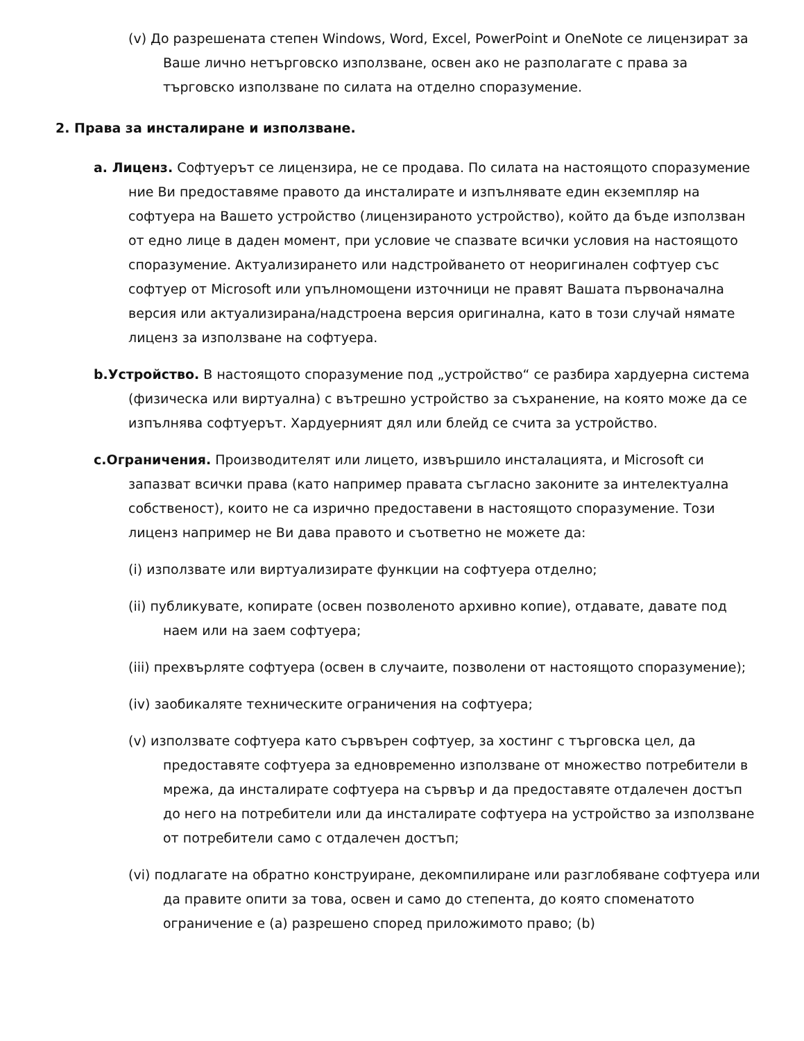(v) До разрешената степен Windows, Word, Excel, PowerPoint и OneNote се лицензират за Ваше лично нетърговско използване, освен ако не разполагате с права за търговско използване по силата на отделно споразумение.
2. Права за инсталиране и използване.
a. Лиценз. Софтуерът се лицензира, не се продава. По силата на настоящото споразумение ние Ви предоставяме правото да инсталирате и изпълнявате един екземпляр на софтуера на Вашето устройство (лицензираното устройство), който да бъде използван от едно лице в даден момент, при условие че спазвате всички условия на настоящото споразумение. Актуализирането или надстройването от неоригинален софтуер със софтуер от Microsoft или упълномощени източници не правят Вашата първоначална версия или актуализирана/надстроена версия оригинална, като в този случай нямате лиценз за използване на софтуера.
b.Устройство. В настоящото споразумение под „устройство“ се разбира хардуерна система (физическа или виртуална) с вътрешно устройство за съхранение, на която може да се изпълнява софтуерът. Хардуерният дял или блейд се счита за устройство.
c.Ограничения. Производителят или лицето, извършило инсталацията, и Microsoft си запазват всички права (като например правата съгласно законите за интелектуална собственост), които не са изрично предоставени в настоящото споразумение. Този лиценз например не Ви дава правото и съответно не можете да:
(i) използвате или виртуализирате функции на софтуера отделно;
(ii) публикувате, копирате (освен позволеното архивно копие), отдавате, давате под наем или на заем софтуера;
(iii) прехвърляте софтуера (освен в случаите, позволени от настоящото споразумение);
(iv) заобикаляте техническите ограничения на софтуера;
(v) използвате софтуера като сървърен софтуер, за хостинг с търговска цел, да предоставяте софтуера за едновременно използване от множество потребители в мрежа, да инсталирате софтуера на сървър и да предоставяте отдалечен достъп до него на потребители или да инсталирате софтуера на устройство за използване от потребители само с отдалечен достъп;
(vi) подлагате на обратно конструиране, декомпилиране или разглобяване софтуера или да правите опити за това, освен и само до степента, до която споменатото ограничение е (a) разрешено според приложимото право; (b)